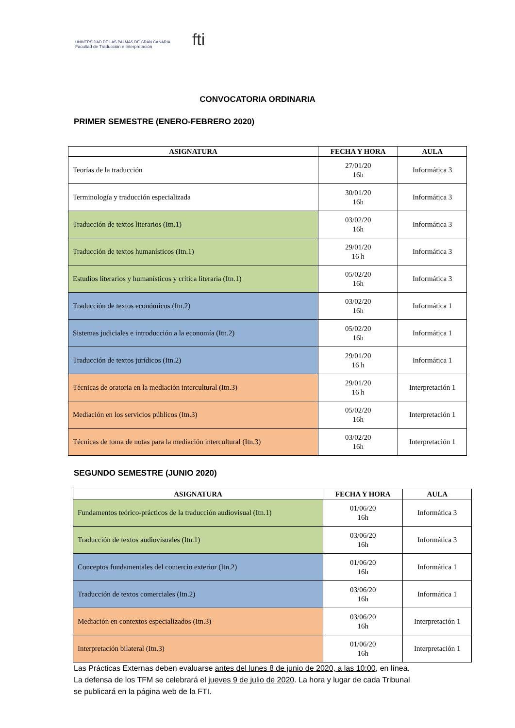UNIVERSIDAD DE LAS PALMAS DE GRAN CANARIA
Facultad de Traducción e Interpretación
fti
CONVOCATORIA ORDINARIA
PRIMER SEMESTRE (ENERO-FEBRERO 2020)
| ASIGNATURA | FECHA Y HORA | AULA |
| --- | --- | --- |
| Teorías de la traducción | 27/01/20 16h | Informática 3 |
| Terminología y traducción especializada | 30/01/20 16h | Informática 3 |
| Traducción de textos literarios (Itn.1) | 03/02/20 16h | Informática 3 |
| Traducción de textos humanísticos (Itn.1) | 29/01/20 16 h | Informática 3 |
| Estudios literarios y humanísticos y crítica literaria (Itn.1) | 05/02/20 16h | Informática 3 |
| Traducción de textos económicos (Itn.2) | 03/02/20 16h | Informática 1 |
| Sistemas judiciales e introducción a la economía (Itn.2) | 05/02/20 16h | Informática 1 |
| Traducción de textos jurídicos (Itn.2) | 29/01/20 16 h | Informática 1 |
| Técnicas de oratoria en la mediación intercultural (Itn.3) | 29/01/20 16 h | Interpretación 1 |
| Mediación en los servicios públicos (Itn.3) | 05/02/20 16h | Interpretación 1 |
| Técnicas de toma de notas para la mediación intercultural (Itn.3) | 03/02/20 16h | Interpretación 1 |
SEGUNDO SEMESTRE (JUNIO 2020)
| ASIGNATURA | FECHA Y HORA | AULA |
| --- | --- | --- |
| Fundamentos teórico-prácticos de la traducción audiovisual (Itn.1) | 01/06/20 16h | Informática 3 |
| Traducción de textos audiovisuales (Itn.1) | 03/06/20 16h | Informática 3 |
| Conceptos fundamentales del comercio exterior (Itn.2) | 01/06/20 16h | Informática 1 |
| Traducción de textos comerciales (Itn.2) | 03/06/20 16h | Informática 1 |
| Mediación en contextos especializados (Itn.3) | 03/06/20 16h | Interpretación 1 |
| Interpretación bilateral (Itn.3) | 01/06/20 16h | Interpretación 1 |
Las Prácticas Externas deben evaluarse antes del lunes 8 de junio de 2020, a las 10:00, en línea.
La defensa de los TFM se celebrará el jueves 9 de julio de 2020. La hora y lugar de cada Tribunal
se publicará en la página web de la FTI.